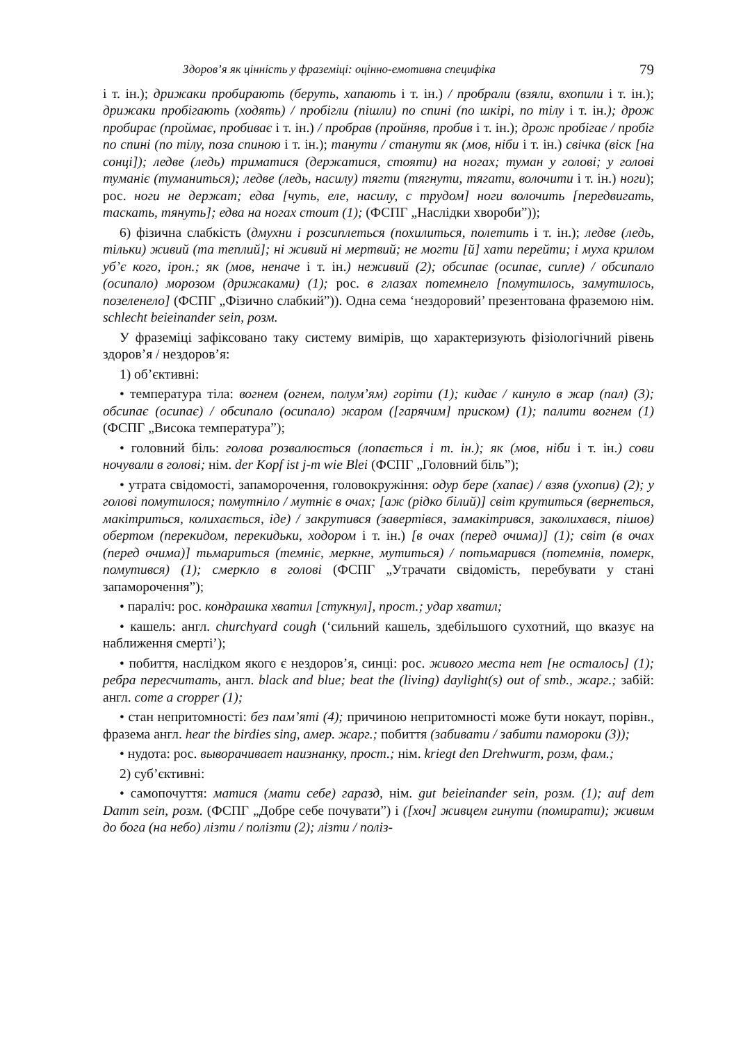Здоров’я як цінність у фраземіці: оцінно-емотивна специфіка 79
і т. ін.); дрижаки пробирають (беруть, хапають і т. ін.) / пробрали (взяли, вхопили і т. ін.); дрижаки пробігають (ходять) / пробігли (пішли) по спині (по шкірі, по тілу і т. ін.); дрож пробирає (проймає, пробиває і т. ін.) / пробрав (пройняв, пробив і т. ін.); дрож пробігає / пробіг по спині (по тілу, поза спиною і т. ін.); танути / станути як (мов, ніби і т. ін.) свічка (віск [на сонці]); ледве (ледь) триматися (держатися, стояти) на ногах; туман у голові; у голові туманіє (туманиться); ледве (ледь, насилу) тягти (тягнути, тягати, волочити і т. ін.) ноги); рос. ноги не держат; едва [чуть, еле, насилу, с трудом] ноги волочить [передвигать, таскать, тянуть]; едва на ногах стоит (1); (ФСПГ „Наслідки хвороби”));
6) фізична слабкість (дмухни і розсиплеться (похилиться, полетить і т. ін.); ледве (ледь, тільки) живий (та теплий]; ні живий ні мертвий; не могти [й] хати перейти; і муха крилом уб’є кого, ірон.; як (мов, неначе і т. ін.) неживий (2); обсипає (осипає, сипле) / обсипало (осипало) морозом (дрижаками) (1); рос. в глазах потемнело [помутилось, замутилось, позеленело] (ФСПГ „Фізично слабкий”)). Одна сема ‘нездоровий’ презентована фраземою нім. schlecht beieinander sein, розм.
У фраземіці зафіксовано таку систему вимірів, що характеризують фізіологічний рівень здоров’я / нездоров’я:
1) об’єктивні:
• температура тіла: вогнем (огнем, полум’ям) горіти (1); кидає / кинуло в жар (пал) (3); обсипає (осипає) / обсипало (осипало) жаром ([гарячим] приском) (1); палити вогнем (1) (ФСПГ „Висока температура”);
• головний біль: голова розвалюється (лопається і т. ін.); як (мов, ніби і т. ін.) сови ночували в голові; нім. der Kopf ist j-m wie Blei (ФСПГ „Головний біль”);
• утрата свідомості, запаморочення, головокружіння: одур бере (хапає) / взяв (ухопив) (2); у голові помутилося; помутніло / мутніє в очах; [аж (рідко білий)] світ крутиться (вернеться, макітриться, колихається, іде) / закрутився (завертівся, замакітрився, заколихався, пішов) обертом (перекидом, перекидьки, ходором і т. ін.) [в очах (перед очима)] (1); світ (в очах (перед очима)] тьмариться (темніє, меркне, мутиться) / потьмарився (потемнів, померк, помутився) (1); смеркло в голові (ФСПГ „Утрачати свідомість, перебувати у стані запаморочення”);
• параліч: рос. кондрашка хватил [стукнул], прост.; удар хватил;
• кашель: англ. churchyard cough (‘сильний кашель, здебільшого сухотний, що вказує на наближення смерті’);
• побиття, наслідком якого є нездоров’я, синці: рос. живого места нет [не осталось] (1); ребра пересчитать, англ. black and blue; beat the (living) daylight(s) out of smb., жарг.; забій: англ. come a cropper (1);
• стан непритомності: без пам’яті (4); причиною непритомності може бути нокаут, порівн., фразема англ. hear the birdies sing, амер. жарг.; побиття (забивати / забити памороки (3));
• нудота: рос. выворачивает наизнанку, прост.; нім. kriegt den Drehwurm, розм, фам.;
2) суб’єктивні:
• самопочуття: матися (мати себе) гаразд, нім. gut beieinander sein, розм. (1); auf dem Damm sein, розм. (ФСПГ „Добре себе почувати”) і ([хоч] живцем гинути (помирати); живим до бога (на небо) лізти / полізти (2); лізти / поліз-